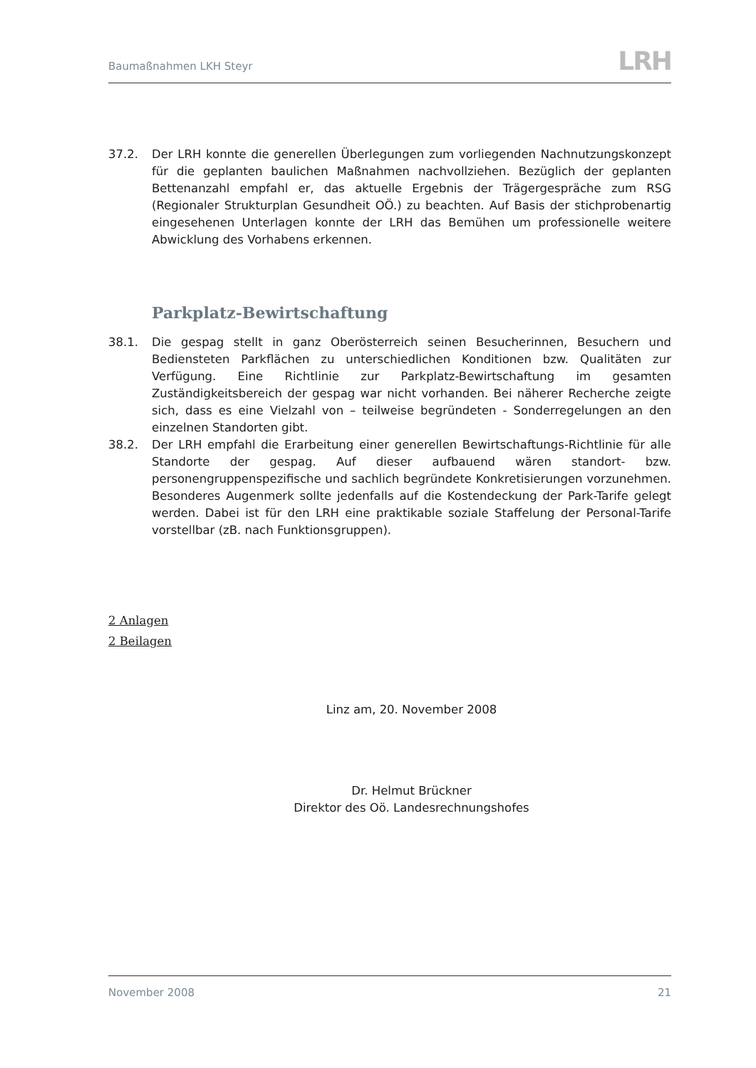Baumaßnahmen LKH Steyr
LRH
37.2. Der LRH konnte die generellen Überlegungen zum vorliegenden Nachnutzungskonzept für die geplanten baulichen Maßnahmen nachvollziehen. Bezüglich der geplanten Bettenanzahl empfahl er, das aktuelle Ergebnis der Trägergespräche zum RSG (Regionaler Strukturplan Gesundheit OÖ.) zu beachten. Auf Basis der stichprobenartig eingesehenen Unterlagen konnte der LRH das Bemühen um professionelle weitere Abwicklung des Vorhabens erkennen.
Parkplatz-Bewirtschaftung
38.1. Die gespag stellt in ganz Oberösterreich seinen Besucherinnen, Besuchern und Bediensteten Parkflächen zu unterschiedlichen Konditionen bzw. Qualitäten zur Verfügung. Eine Richtlinie zur Parkplatz-Bewirtschaftung im gesamten Zuständigkeitsbereich der gespag war nicht vorhanden. Bei näherer Recherche zeigte sich, dass es eine Vielzahl von – teilweise begründeten - Sonderregelungen an den einzelnen Standorten gibt.
38.2. Der LRH empfahl die Erarbeitung einer generellen Bewirtschaftungs-Richtlinie für alle Standorte der gespag. Auf dieser aufbauend wären standort- bzw. personengruppenspezifische und sachlich begründete Konkretisierungen vorzunehmen. Besonderes Augenmerk sollte jedenfalls auf die Kostendeckung der Park-Tarife gelegt werden. Dabei ist für den LRH eine praktikable soziale Staffelung der Personal-Tarife vorstellbar (zB. nach Funktionsgruppen).
2 Anlagen
2 Beilagen
Linz am, 20. November 2008
Dr. Helmut Brückner
Direktor des Oö. Landesrechnungshofes
November 2008 21